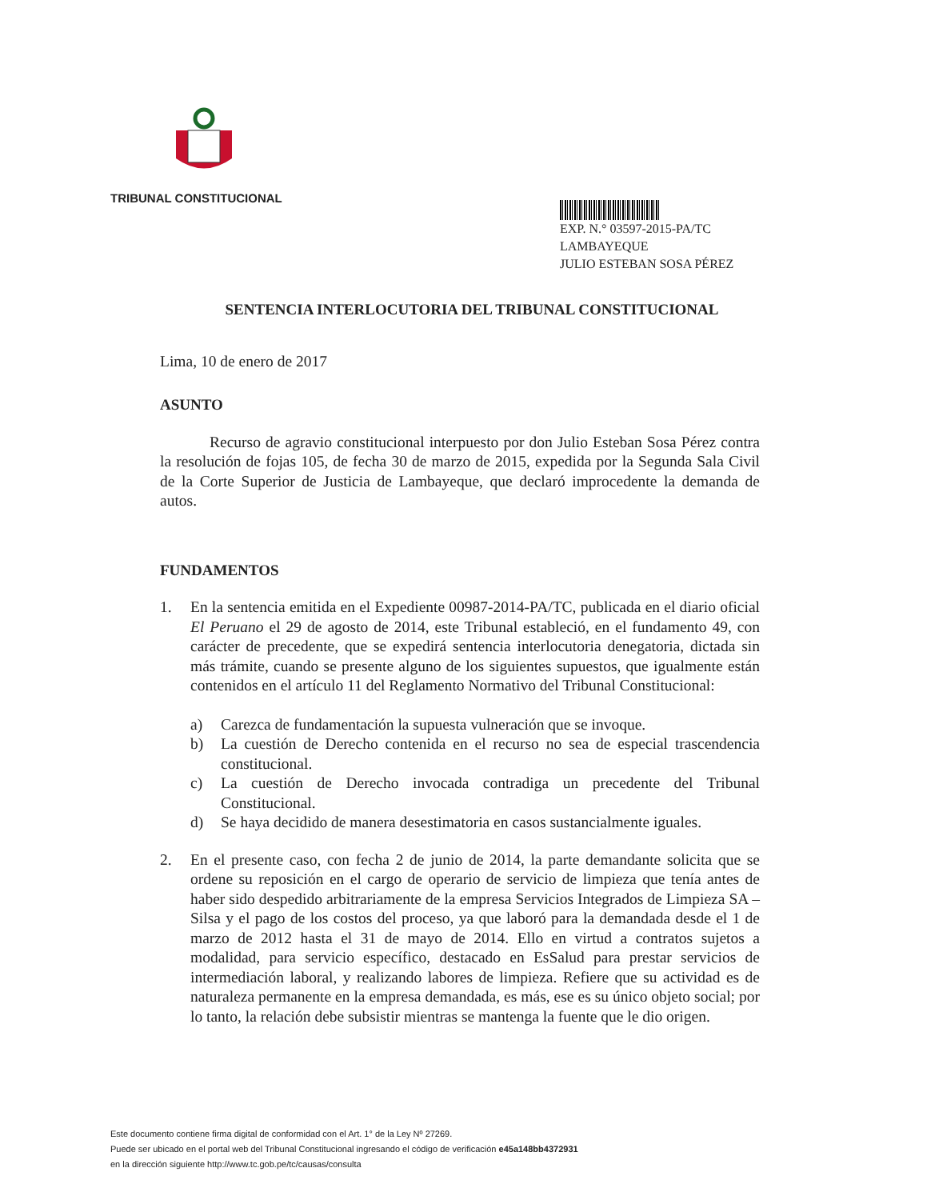TRIBUNAL CONSTITUCIONAL
EXP. N.° 03597-2015-PA/TC
LAMBAYEQUE
JULIO ESTEBAN SOSA PÉREZ
SENTENCIA INTERLOCUTORIA DEL TRIBUNAL CONSTITUCIONAL
Lima, 10 de enero de 2017
ASUNTO
Recurso de agravio constitucional interpuesto por don Julio Esteban Sosa Pérez contra la resolución de fojas 105, de fecha 30 de marzo de 2015, expedida por la Segunda Sala Civil de la Corte Superior de Justicia de Lambayeque, que declaró improcedente la demanda de autos.
FUNDAMENTOS
1. En la sentencia emitida en el Expediente 00987-2014-PA/TC, publicada en el diario oficial El Peruano el 29 de agosto de 2014, este Tribunal estableció, en el fundamento 49, con carácter de precedente, que se expedirá sentencia interlocutoria denegatoria, dictada sin más trámite, cuando se presente alguno de los siguientes supuestos, que igualmente están contenidos en el artículo 11 del Reglamento Normativo del Tribunal Constitucional:
a) Carezca de fundamentación la supuesta vulneración que se invoque.
b) La cuestión de Derecho contenida en el recurso no sea de especial trascendencia constitucional.
c) La cuestión de Derecho invocada contradiga un precedente del Tribunal Constitucional.
d) Se haya decidido de manera desestimatoria en casos sustancialmente iguales.
2. En el presente caso, con fecha 2 de junio de 2014, la parte demandante solicita que se ordene su reposición en el cargo de operario de servicio de limpieza que tenía antes de haber sido despedido arbitrariamente de la empresa Servicios Integrados de Limpieza SA – Silsa y el pago de los costos del proceso, ya que laboró para la demandada desde el 1 de marzo de 2012 hasta el 31 de mayo de 2014. Ello en virtud a contratos sujetos a modalidad, para servicio específico, destacado en EsSalud para prestar servicios de intermediación laboral, y realizando labores de limpieza. Refiere que su actividad es de naturaleza permanente en la empresa demandada, es más, ese es su único objeto social; por lo tanto, la relación debe subsistir mientras se mantenga la fuente que le dio origen.
Este documento contiene firma digital de conformidad con el Art. 1° de la Ley Nº 27269.
Puede ser ubicado en el portal web del Tribunal Constitucional ingresando el código de verificación e45a148bb4372931
en la dirección siguiente http://www.tc.gob.pe/tc/causas/consulta